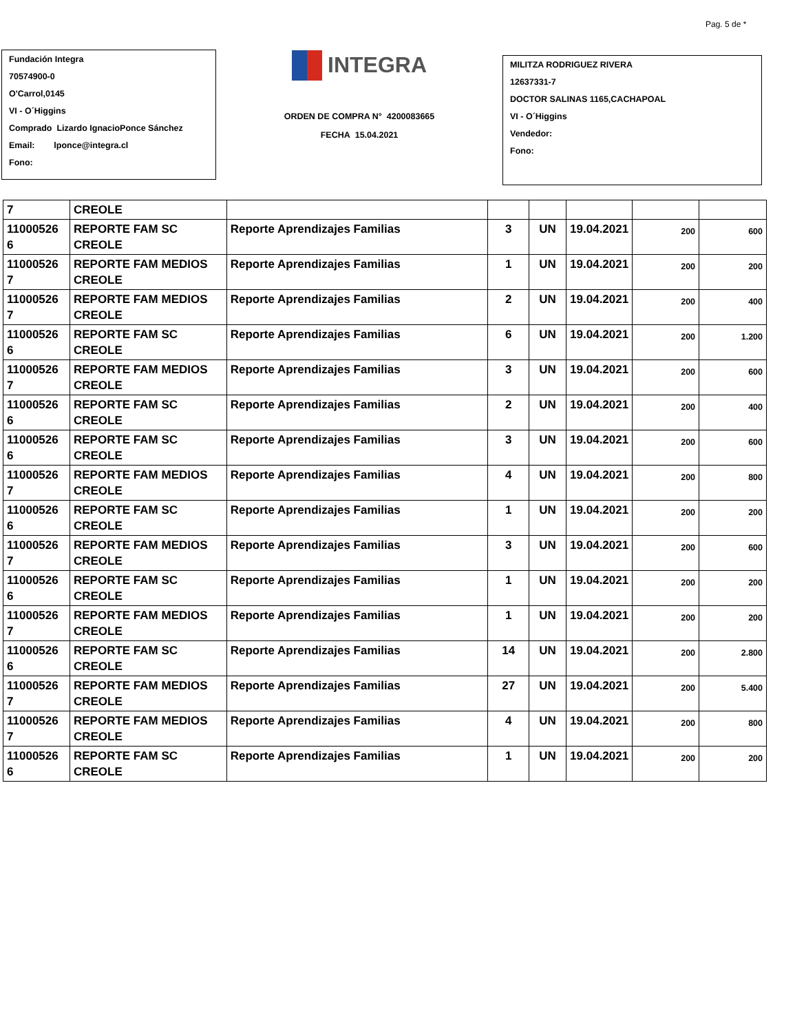Pag. 5 de *
Fundación Integra
70574900-0
O'Carrol,0145
VI - O´Higgins
Comprado Lizardo IgnacioPonce Sánchez
Email: lponce@integra.cl
Fono:
INTEGRA
ORDEN DE COMPRA N° 4200083665
FECHA 15.04.2021
MILITZA RODRIGUEZ RIVERA
12637331-7
DOCTOR SALINAS 1165,CACHAPOAL
VI - O´Higgins
Vendedor:
Fono:
| 7 | CREOLE | | | | | | |
| 11000526 6 | REPORTE FAM SC CREOLE | Reporte Aprendizajes Familias | 3 | UN | 19.04.2021 | 200 | 600 |
| 11000526 7 | REPORTE FAM MEDIOS CREOLE | Reporte Aprendizajes Familias | 1 | UN | 19.04.2021 | 200 | 200 |
| 11000526 7 | REPORTE FAM MEDIOS CREOLE | Reporte Aprendizajes Familias | 2 | UN | 19.04.2021 | 200 | 400 |
| 11000526 6 | REPORTE FAM SC CREOLE | Reporte Aprendizajes Familias | 6 | UN | 19.04.2021 | 200 | 1.200 |
| 11000526 7 | REPORTE FAM MEDIOS CREOLE | Reporte Aprendizajes Familias | 3 | UN | 19.04.2021 | 200 | 600 |
| 11000526 6 | REPORTE FAM SC CREOLE | Reporte Aprendizajes Familias | 2 | UN | 19.04.2021 | 200 | 400 |
| 11000526 6 | REPORTE FAM SC CREOLE | Reporte Aprendizajes Familias | 3 | UN | 19.04.2021 | 200 | 600 |
| 11000526 7 | REPORTE FAM MEDIOS CREOLE | Reporte Aprendizajes Familias | 4 | UN | 19.04.2021 | 200 | 800 |
| 11000526 6 | REPORTE FAM SC CREOLE | Reporte Aprendizajes Familias | 1 | UN | 19.04.2021 | 200 | 200 |
| 11000526 7 | REPORTE FAM MEDIOS CREOLE | Reporte Aprendizajes Familias | 3 | UN | 19.04.2021 | 200 | 600 |
| 11000526 6 | REPORTE FAM SC CREOLE | Reporte Aprendizajes Familias | 1 | UN | 19.04.2021 | 200 | 200 |
| 11000526 7 | REPORTE FAM MEDIOS CREOLE | Reporte Aprendizajes Familias | 1 | UN | 19.04.2021 | 200 | 200 |
| 11000526 6 | REPORTE FAM SC CREOLE | Reporte Aprendizajes Familias | 14 | UN | 19.04.2021 | 200 | 2.800 |
| 11000526 7 | REPORTE FAM MEDIOS CREOLE | Reporte Aprendizajes Familias | 27 | UN | 19.04.2021 | 200 | 5.400 |
| 11000526 7 | REPORTE FAM MEDIOS CREOLE | Reporte Aprendizajes Familias | 4 | UN | 19.04.2021 | 200 | 800 |
| 11000526 6 | REPORTE FAM SC CREOLE | Reporte Aprendizajes Familias | 1 | UN | 19.04.2021 | 200 | 200 |